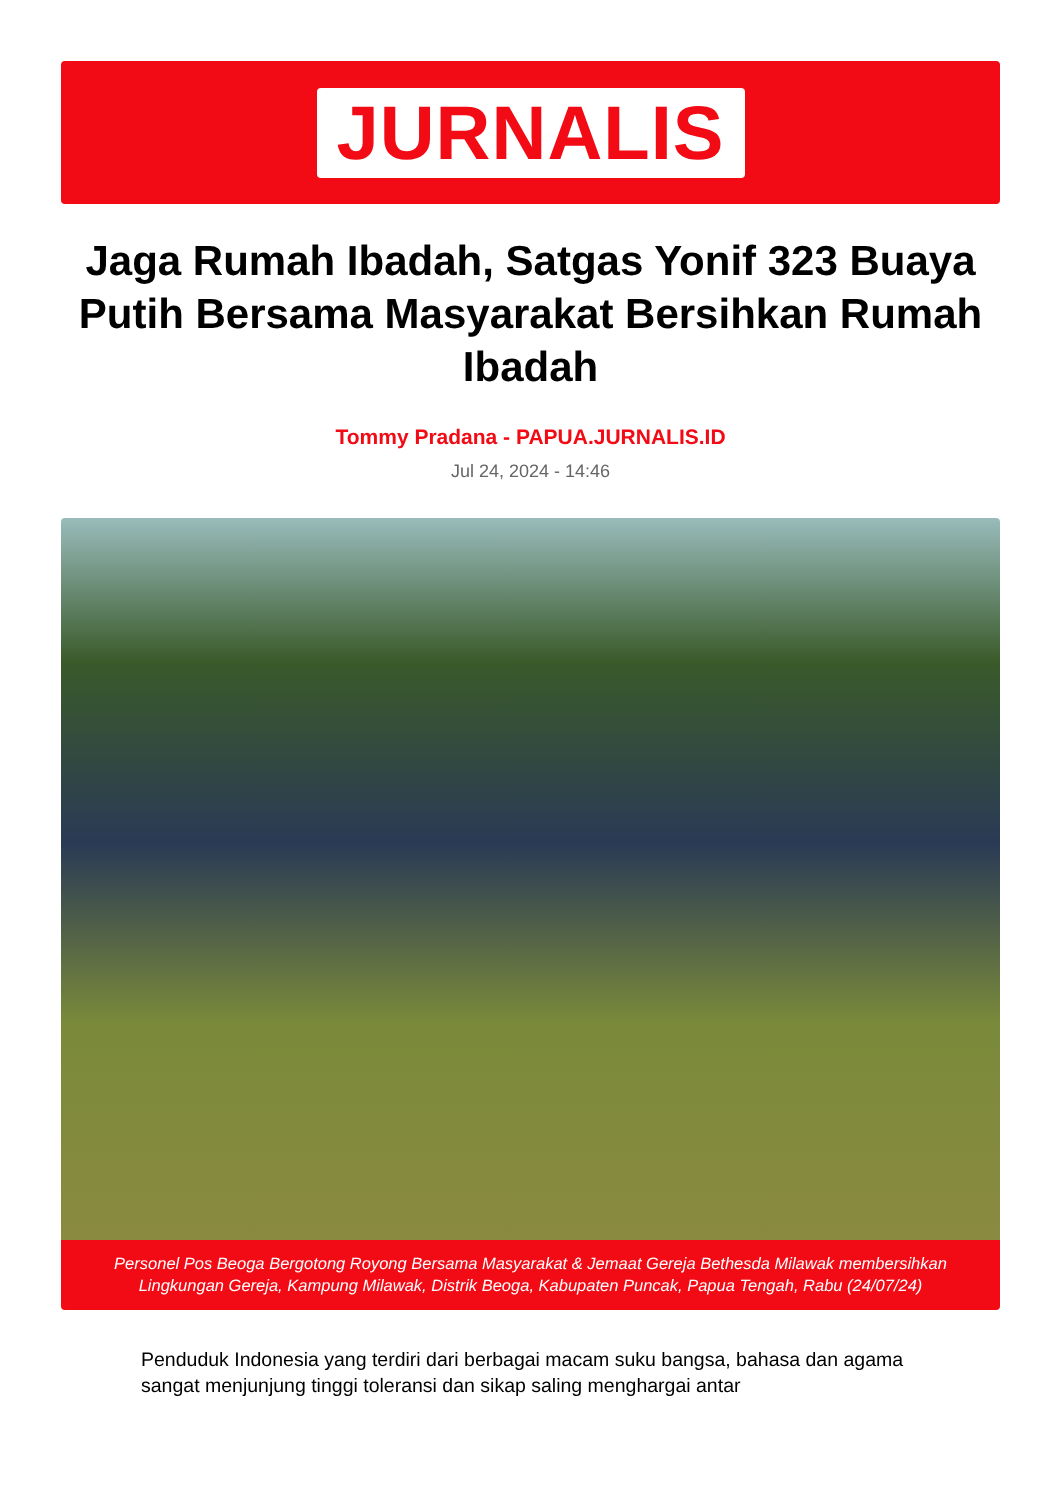JURNALIS
Jaga Rumah Ibadah, Satgas Yonif 323 Buaya Putih Bersama Masyarakat Bersihkan Rumah Ibadah
Tommy Pradana - PAPUA.JURNALIS.ID
Jul 24, 2024 - 14:46
Personel Pos Beoga Bergotong Royong Bersama Masyarakat & Jemaat Gereja Bethesda Milawak membersihkan Lingkungan Gereja, Kampung Milawak, Distrik Beoga, Kabupaten Puncak, Papua Tengah, Rabu (24/07/24)
Penduduk Indonesia yang terdiri dari berbagai macam suku bangsa, bahasa dan agama sangat menjunjung tinggi toleransi dan sikap saling menghargai antar